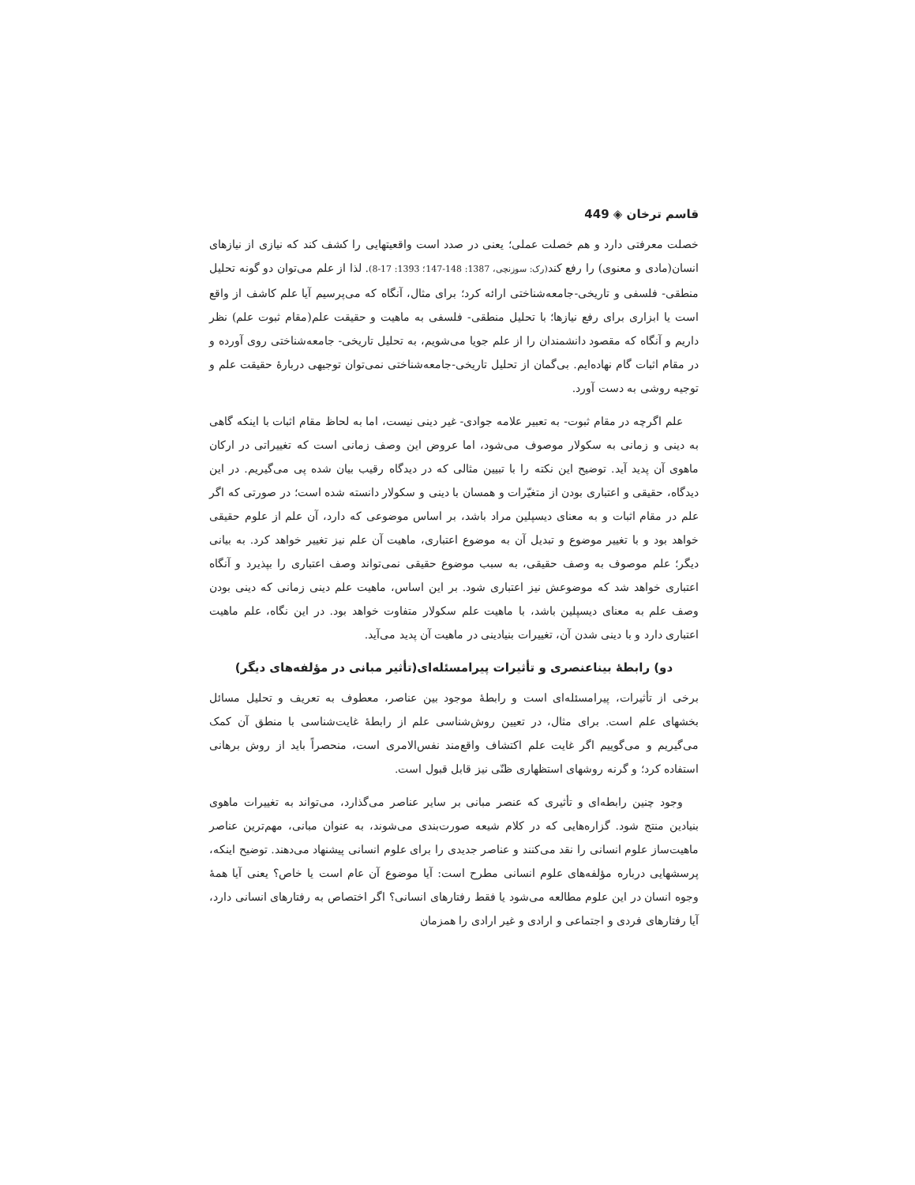قاسم ترخان ◈ 449
خصلت معرفتی دارد و هم خصلت عملی؛ یعنی در صدد است واقعیتهایی را کشف کند که نیازی از نیازهای انسان(مادی و معنوی) را رفع کند(رک: سوزنچی، 1387: 148-147؛ 1393: 17-8). لذا از علم می‌توان دو گونه تحلیل منطقی- فلسفی و تاریخی-جامعه‌شناختی ارائه کرد؛ برای مثال، آنگاه که می‌پرسیم آیا علم کاشف از واقع است یا ابزاری برای رفع نیازها؛ با تحلیل منطقی- فلسفی به ماهیت و حقیقت علم(مقام ثبوت علم) نظر داریم و آنگاه که مقصود دانشمندان را از علم جویا می‌شویم، به تحلیل تاریخی- جامعه‌شناختی روی آورده و در مقام اثبات گام نهاده‌ایم. بی‌گمان از تحلیل تاریخی-جامعه‌شناختی نمی‌توان توجیهی دربارهٔ حقیقت علم و توجیه روشی به دست آورد.
علم اگرچه در مقام ثبوت- به تعبیر علامه جوادی- غیر دینی نیست، اما به لحاظ مقام اثبات با اینکه گاهی به دینی و زمانی به سکولار موصوف می‌شود، اما عروض این وصف زمانی است که تغییراتی در ارکان ماهوی آن پدید آید. توضیح این نکته را با تبیین مثالی که در دیدگاه رقیب بیان شده پی می‌گیریم. در این دیدگاه، حقیقی و اعتباری بودن از متغیّرات و همسان با دینی و سکولار دانسته شده است؛ در صورتی که اگر علم در مقام اثبات و به معنای دیسپلین مراد باشد، بر اساس موضوعی که دارد، آن علم از علوم حقیقی خواهد بود و با تغییر موضوع و تبدیل آن به موضوع اعتباری، ماهیت آن علم نیز تغییر خواهد کرد. به بیانی دیگر؛ علم موصوف به وصف حقیقی، به سبب موضوع حقیقی نمی‌تواند وصف اعتباری را بپذیرد و آنگاه اعتباری خواهد شد که موضوعش نیز اعتباری شود. بر این اساس، ماهیت علم دینی زمانی که دینی بودن وصف علم به معنای دیسپلین باشد، با ماهیت علم سکولار متفاوت خواهد بود. در این نگاه، علم ماهیت اعتباری دارد و با دینی شدن آن، تغییرات بنیادینی در ماهیت آن پدید می‌آید.
دو) رابطهٔ بیناعنصری و تأثیرات پیرامسئله‌ای(تأثیر مبانی در مؤلفه‌های دیگر)
برخی از تأثیرات، پیرامسئله‌ای است و رابطهٔ موجود بین عناصر، معطوف به تعریف و تحلیل مسائل بخشهای علم است. برای مثال، در تعیین روش‌شناسی علم از رابطهٔ غایت‌شناسی با منطق آن کمک می‌گیریم و می‌گوییم اگر غایت علم اکتشاف واقع‌مند نفس‌الامری است، منحصراً باید از روش برهانی استفاده کرد؛ و گرنه روشهای استظهاری ظنّی نیز قابل قبول است.
وجود چنین رابطه‌ای و تأثیری که عنصر مبانی بر سایر عناصر می‌گذارد، می‌تواند به تغییرات ماهوی بنیادین منتج شود. گزاره‌هایی که در کلام شیعه صورت‌بندی می‌شوند، به عنوان مبانی، مهم‌ترین عناصر ماهیت‌ساز علوم انسانی را نقد می‌کنند و عناصر جدیدی را برای علوم انسانی پیشنهاد می‌دهند. توضیح اینکه، پرسشهایی درباره مؤلفه‌های علوم انسانی مطرح است: آیا موضوع آن عام است یا خاص؟ یعنی آیا همهٔ وجوه انسان در این علوم مطالعه می‌شود یا فقط رفتارهای انسانی؟ اگر اختصاص به رفتارهای انسانی دارد، آیا رفتارهای فردی و اجتماعی و ارادی و غیر ارادی را همزمان